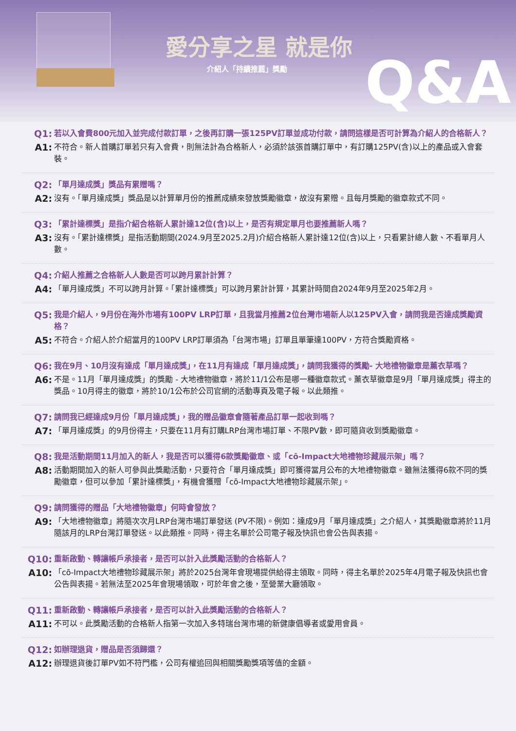愛分享之星 就是你
介紹人「持續推薦」獎勵 Q&A
Q1: 若以入會費800元加入並完成付款訂單，之後再訂購一張125PV訂單並成功付款，請問這樣是否可計算為介紹人的合格新人？
A1: 不符合。新人首購訂單若只有入會費，則無法計為合格新人，必須於該張首購訂單中，有訂購125PV(含)以上的產品或入會套裝。
Q2: 「單月達成獎」獎品有累贈嗎？
A2: 沒有。「單月達成獎」獎品是以計算單月份的推薦成績來發放獎勵徽章，故沒有累贈。且每月獎勵的徽章款式不同。
Q3: 「累計達標獎」是指介紹合格新人累計達12位(含)以上，是否有規定單月也要推薦新人嗎？
A3: 沒有。「累計達標獎」是指活動期間(2024.9月至2025.2月)介紹合格新人累計達12位(含)以上，只看累計總人數、不看單月人數。
Q4: 介紹人推薦之合格新人人數是否可以跨月累計計算？
A4: 「單月達成獎」不可以跨月計算。「累計達標獎」可以跨月累計計算，其累計時間自2024年9月至2025年2月。
Q5: 我是介紹人，9月份在海外市場有100PV LRP訂單，且我當月推薦2位台灣市場新人以125PV入會，請問我是否達成獎勵資格？
A5: 不符合。介紹人於介紹當月的100PV LRP訂單須為「台灣市場」訂單且單筆達100PV，方符合獎勵資格。
Q6: 我在9月、10月沒有達成「單月達成獎」，在11月有達成「單月達成獎」，請問我獲得的獎勵- 大地禮物徽章是薰衣草嗎？
A6: 不是。11月「單月達成獎」的獎勵 - 大地禮物徽章，將於11/1公布是哪一種徽章款式。薰衣草徽章是9月「單月達成獎」得主的獎品。10月得主的徽章，將於10/1公布於公司官網的活動專頁及電子報。以此類推。
Q7: 請問我已經達成9月份「單月達成獎」，我的贈品徽章會隨著產品訂單一起收到嗎？
A7: 「單月達成獎」的9月份得主，只要在11月有訂購LRP台灣市場訂單、不限PV數，即可隨貨收到獎勵徽章。
Q8: 我是活動期間11月加入的新人，我是否可以獲得6款獎勵徽章、或「cō-Impact大地禮物珍藏展示架」嗎？
A8: 活動期間加入的新人可參與此獎勵活動，只要符合「單月達成獎」即可獲得當月公布的大地禮物徽章。雖無法獲得6款不同的獎勵徽章，但可以參加「累計達標獎」，有機會獲贈「cō-Impact大地禮物珍藏展示架」。
Q9: 請問獲得的贈品「大地禮物徽章」何時會發放？
A9: 「大地禮物徽章」將隨次次月LRP台灣市場訂單發送 (PV不限)。例如：達成9月「單月達成獎」之介紹人，其獎勵徽章將於11月隨該月的LRP台灣訂單發送。以此類推。同時，得主名單於公司電子報及快訊也會公告與表揚。
Q10: 重新啟動、轉讓帳戶承接者，是否可以計入此獎勵活動的合格新人？
A10: 「cō-Impact大地禮物珍藏展示架」將於2025台灣年會現場提供給得主領取。同時，得主名單於2025年4月電子報及快訊也會公告與表揚。若無法至2025年會現場領取，可於年會之後，至營業大廳領取。
Q11: 重新啟動、轉讓帳戶承接者，是否可以計入此獎勵活動的合格新人？
A11: 不可以。此獎勵活動的合格新人指第一次加入多特瑞台灣市場的新健康倡導者或愛用會員。
Q12: 如辦理退貨，贈品是否須歸還？
A12: 辦理退貨後訂單PV如不符門檻，公司有權追回與相關獎勵獎項等值的金額。